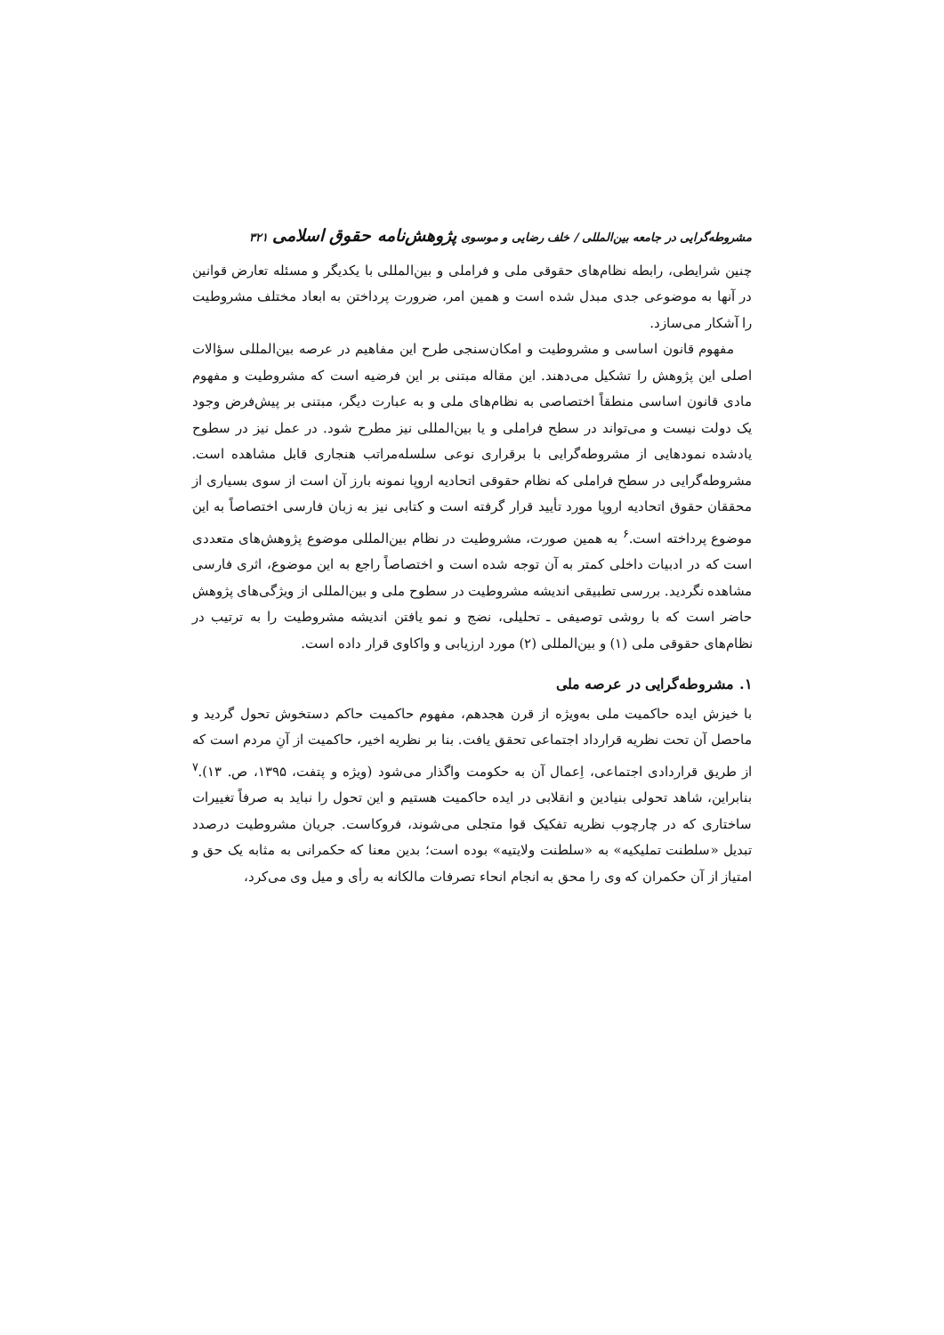مشروطه‌گرایی در جامعه بین‌المللی / خلف رضایی و موسوی پژوهش‌نامه حقوق اسلامی ۳۲۱
چنین شرایطی، رابطه نظام‌های حقوقی ملی و فراملی و بین‌المللی با یکدیگر و مسئله تعارض قوانین در آنها به موضوعی جدی مبدل شده است و همین امر، ضرورت پرداختن به ابعاد مختلف مشروطیت را آشکار می‌سازد.
مفهوم قانون اساسی و مشروطیت و امکان‌سنجی طرح این مفاهیم در عرصه بین‌المللی سؤالات اصلی این پژوهش را تشکیل می‌دهند. این مقاله مبتنی بر این فرضیه است که مشروطیت و مفهوم مادی قانون اساسی منطقاً اختصاصی به نظام‌های ملی و به عبارت دیگر، مبتنی بر پیش‌فرض وجود یک دولت نیست و می‌تواند در سطح فراملی و یا بین‌المللی نیز مطرح شود. در عمل نیز در سطوح یادشده نمودهایی از مشروطه‌گرایی با برقراری نوعی سلسله‌مراتب هنجاری قابل مشاهده است. مشروطه‌گرایی در سطح فراملی که نظام حقوقی اتحادیه اروپا نمونه بارز آن است از سوی بسیاری از محققان حقوق اتحادیه اروپا مورد تأیید قرار گرفته است و کتابی نیز به زبان فارسی اختصاصاً به این موضوع پرداخته است.<sup>۶</sup> به همین صورت، مشروطیت در نظام بین‌المللی موضوع پژوهش‌های متعددی است که در ادبیات داخلی کمتر به آن توجه شده است و اختصاصاً راجع به این موضوع، اثری فارسی مشاهده نگردید. بررسی تطبیقی اندیشه مشروطیت در سطوح ملی و بین‌المللی از ویژگی‌های پژوهش حاضر است که با روشی توصیفی ـ تحلیلی، نضج و نمو یافتن اندیشه مشروطیت را به ترتیب در نظام‌های حقوقی ملی (۱) و بین‌المللی (۲) مورد ارزیابی و واکاوی قرار داده است.
۱. مشروطه‌گرایی در عرصه ملی
با خیزش ایده حاکمیت ملی به‌ویژه از قرن هجدهم، مفهوم حاکمیت حاکم دستخوش تحول گردید و ماحصل آن تحت نظریه قرارداد اجتماعی تحقق یافت. بنا بر نظریه اخیر، حاکمیت از آنِ مردم است که از طریق قراردادی اجتماعی، اِعمال آن به حکومت واگذار می‌شود (ویژه و پتفت، ۱۳۹۵، ص. ۱۳).<sup>۷</sup> بنابراین، شاهد تحولی بنیادین و انقلابی در ایده حاکمیت هستیم و این تحول را نباید به صرفاً تغییرات ساختاری که در چارچوب نظریه تفکیک قوا متجلی می‌شوند، فروکاست. جریان مشروطیت درصدد تبدیل «سلطنت تملیکیه» به «سلطنت ولایتیه» بوده است؛ بدین معنا که حکمرانی به مثابه یک حق و امتیاز از آن حکمران که وی را محق به انجام انحاء تصرفات مالکانه به رأی و میل وی می‌کرد،